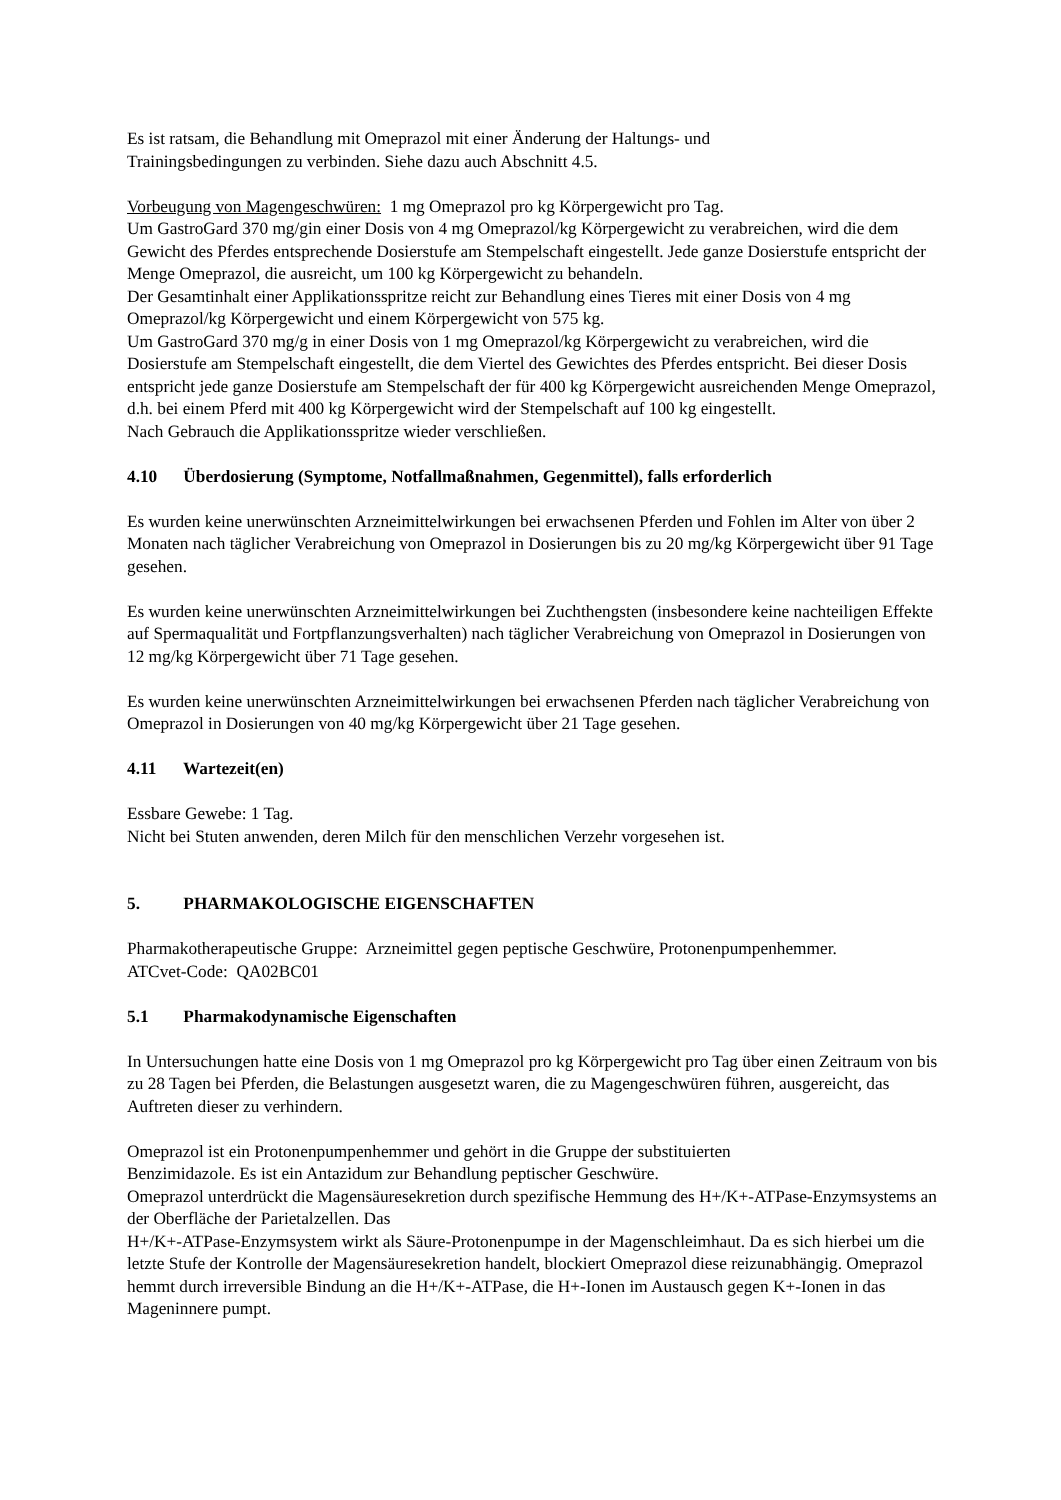Es ist ratsam, die Behandlung mit Omeprazol mit einer Änderung der Haltungs- und
Trainingsbedingungen zu verbinden. Siehe dazu auch Abschnitt 4.5.
Vorbeugung von Magengeschwüren: 1 mg Omeprazol pro kg Körpergewicht pro Tag.
Um GastroGard 370 mg/gin einer Dosis von 4 mg Omeprazol/kg Körpergewicht zu verabreichen, wird die dem Gewicht des Pferdes entsprechende Dosierstufe am Stempelschaft eingestellt. Jede ganze Dosierstufe entspricht der Menge Omeprazol, die ausreicht, um 100 kg Körpergewicht zu behandeln.
Der Gesamtinhalt einer Applikationsspritze reicht zur Behandlung eines Tieres mit einer Dosis von 4 mg Omeprazol/kg Körpergewicht und einem Körpergewicht von 575 kg.
Um GastroGard 370 mg/g in einer Dosis von 1 mg Omeprazol/kg Körpergewicht zu verabreichen, wird die Dosierstufe am Stempelschaft eingestellt, die dem Viertel des Gewichtes des Pferdes entspricht. Bei dieser Dosis entspricht jede ganze Dosierstufe am Stempelschaft der für 400 kg Körpergewicht ausreichenden Menge Omeprazol, d.h. bei einem Pferd mit 400 kg Körpergewicht wird der Stempelschaft auf 100 kg eingestellt.
Nach Gebrauch die Applikationsspritze wieder verschließen.
4.10 Überdosierung (Symptome, Notfallmaßnahmen, Gegenmittel), falls erforderlich
Es wurden keine unerwünschten Arzneimittelwirkungen bei erwachsenen Pferden und Fohlen im Alter von über 2 Monaten nach täglicher Verabreichung von Omeprazol in Dosierungen bis zu 20 mg/kg Körpergewicht über 91 Tage gesehen.
Es wurden keine unerwünschten Arzneimittelwirkungen bei Zuchthengsten (insbesondere keine nachteiligen Effekte auf Spermaqualität und Fortpflanzungsverhalten) nach täglicher Verabreichung von Omeprazol in Dosierungen von 12 mg/kg Körpergewicht über 71 Tage gesehen.
Es wurden keine unerwünschten Arzneimittelwirkungen bei erwachsenen Pferden nach täglicher Verabreichung von Omeprazol in Dosierungen von 40 mg/kg Körpergewicht über 21 Tage gesehen.
4.11 Wartezeit(en)
Essbare Gewebe: 1 Tag.
Nicht bei Stuten anwenden, deren Milch für den menschlichen Verzehr vorgesehen ist.
5. PHARMAKOLOGISCHE EIGENSCHAFTEN
Pharmakotherapeutische Gruppe: Arzneimittel gegen peptische Geschwüre, Protonenpumpenhemmer.
ATCvet-Code: QA02BC01
5.1 Pharmakodynamische Eigenschaften
In Untersuchungen hatte eine Dosis von 1 mg Omeprazol pro kg Körpergewicht pro Tag über einen Zeitraum von bis zu 28 Tagen bei Pferden, die Belastungen ausgesetzt waren, die zu Magengeschwüren führen, ausgereicht, das Auftreten dieser zu verhindern.
Omeprazol ist ein Protonenpumpenhemmer und gehört in die Gruppe der substituierten
Benzimidazole. Es ist ein Antazidum zur Behandlung peptischer Geschwüre.
Omeprazol unterdrückt die Magensäuresekretion durch spezifische Hemmung des H+/K+-ATPase-Enzymsystems an der Oberfläche der Parietalzellen. Das
H+/K+-ATPase-Enzymsystem wirkt als Säure-Protonenpumpe in der Magenschleimhaut. Da es sich hierbei um die letzte Stufe der Kontrolle der Magensäuresekretion handelt, blockiert Omeprazol diese reizunabhängig. Omeprazol hemmt durch irreversible Bindung an die H+/K+-ATPase, die H+-Ionen im Austausch gegen K+-Ionen in das Mageninnere pumpt.